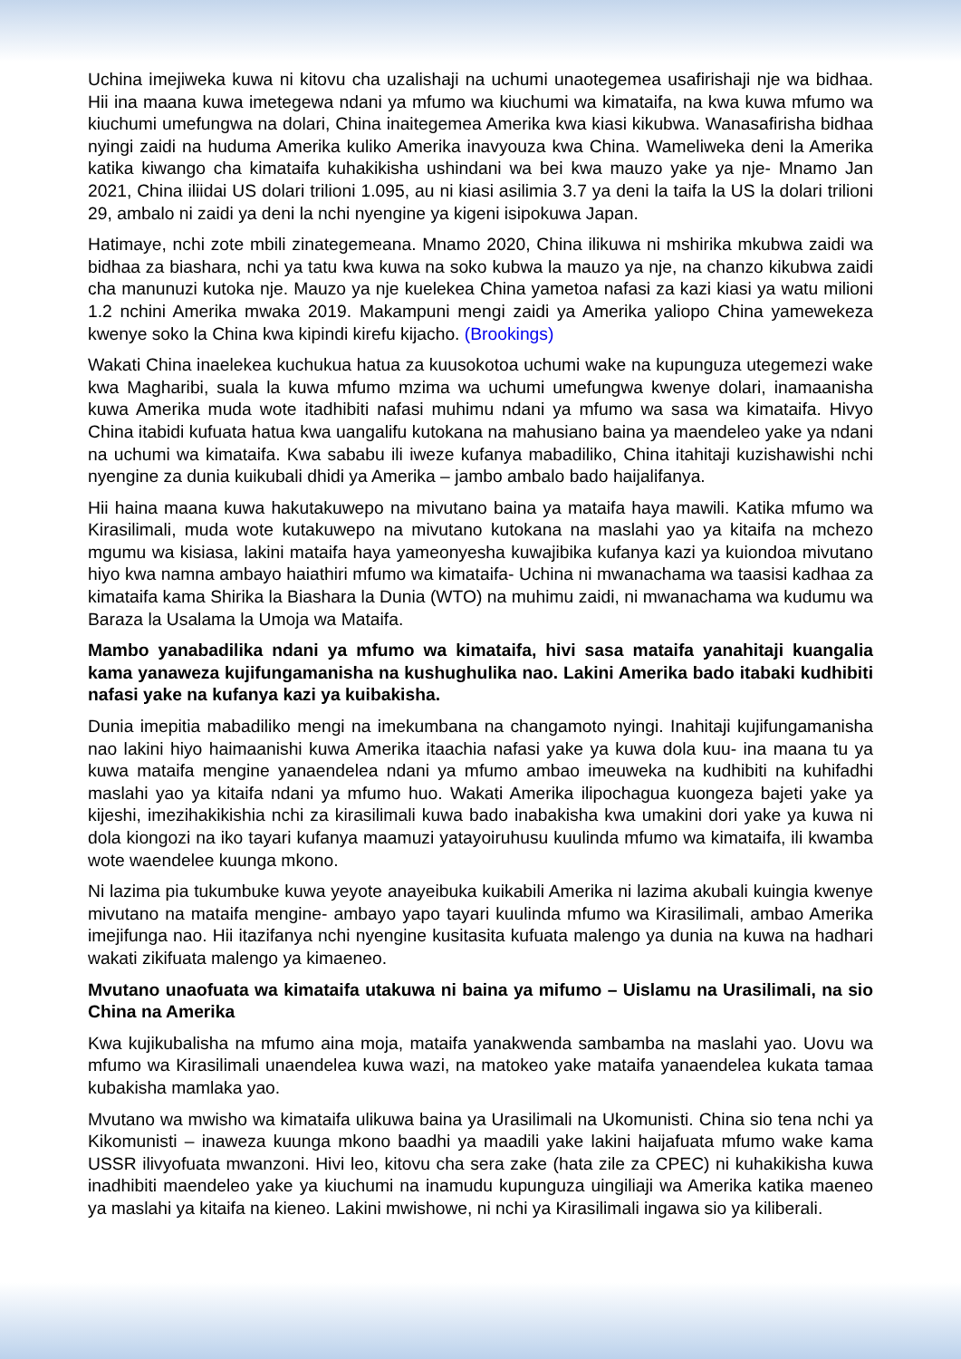Uchina imejiweka kuwa ni kitovu cha uzalishaji na uchumi unaotegemea usafirishaji nje wa bidhaa. Hii ina maana kuwa imetegewa ndani ya mfumo wa kiuchumi wa kimataifa, na kwa kuwa mfumo wa kiuchumi umefungwa na dolari, China inaitegemea Amerika kwa kiasi kikubwa. Wanasafirisha bidhaa nyingi zaidi na huduma Amerika kuliko Amerika inavyouza kwa China. Wameliweka deni la Amerika katika kiwango cha kimataifa kuhakikisha ushindani wa bei kwa mauzo yake ya nje- Mnamo Jan 2021, China iliidai US dolari trilioni 1.095, au ni kiasi asilimia 3.7 ya deni la taifa la US la dolari trilioni 29, ambalo ni zaidi ya deni la nchi nyengine ya kigeni isipokuwa Japan.
Hatimaye, nchi zote mbili zinategemeana. Mnamo 2020, China ilikuwa ni mshirika mkubwa zaidi wa bidhaa za biashara, nchi ya tatu kwa kuwa na soko kubwa la mauzo ya nje, na chanzo kikubwa zaidi cha manunuzi kutoka nje. Mauzo ya nje kuelekea China yametoa nafasi za kazi kiasi ya watu milioni 1.2 nchini Amerika mwaka 2019. Makampuni mengi zaidi ya Amerika yaliopo China yamewekeza kwenye soko la China kwa kipindi kirefu kijacho. (Brookings)
Wakati China inaelekea kuchukua hatua za kuusokotoa uchumi wake na kupunguza utegemezi wake kwa Magharibi, suala la kuwa mfumo mzima wa uchumi umefungwa kwenye dolari, inamaanisha kuwa Amerika muda wote itadhibiti nafasi muhimu ndani ya mfumo wa sasa wa kimataifa. Hivyo China itabidi kufuata hatua kwa uangalifu kutokana na mahusiano baina ya maendeleo yake ya ndani na uchumi wa kimataifa. Kwa sababu ili iweze kufanya mabadiliko, China itahitaji kuzishawishi nchi nyengine za dunia kuikubali dhidi ya Amerika – jambo ambalo bado haijalifanya.
Hii haina maana kuwa hakutakuwepo na mivutano baina ya mataifa haya mawili. Katika mfumo wa Kirasilimali, muda wote kutakuwepo na mivutano kutokana na maslahi yao ya kitaifa na mchezo mgumu wa kisiasa, lakini mataifa haya yameonyesha kuwajibika kufanya kazi ya kuiondoa mivutano hiyo kwa namna ambayo haiathiri mfumo wa kimataifa- Uchina ni mwanachama wa taasisi kadhaa za kimataifa kama Shirika la Biashara la Dunia (WTO) na muhimu zaidi, ni mwanachama wa kudumu wa Baraza la Usalama la Umoja wa Mataifa.
Mambo yanabadilika ndani ya mfumo wa kimataifa, hivi sasa mataifa yanahitaji kuangalia kama yanaweza kujifungamanisha na kushughulika nao. Lakini Amerika bado itabaki kudhibiti nafasi yake na kufanya kazi ya kuibakisha.
Dunia imepitia mabadiliko mengi na imekumbana na changamoto nyingi. Inahitaji kujifungamanisha nao lakini hiyo haimaanishi kuwa Amerika itaachia nafasi yake ya kuwa dola kuu- ina maana tu ya kuwa mataifa mengine yanaendelea ndani ya mfumo ambao imeuweka na kudhibiti na kuhifadhi maslahi yao ya kitaifa ndani ya mfumo huo. Wakati Amerika ilipochagua kuongeza bajeti yake ya kijeshi, imezihakikishia nchi za kirasilimali kuwa bado inabakisha kwa umakini dori yake ya kuwa ni dola kiongozi na iko tayari kufanya maamuzi yatayoiruhusu kuulinda mfumo wa kimataifa, ili kwamba wote waendelee kuunga mkono.
Ni lazima pia tukumbuke kuwa yeyote anayeibuka kuikabili Amerika ni lazima akubali kuingia kwenye mivutano na mataifa mengine- ambayo yapo tayari kuulinda mfumo wa Kirasilimali, ambao Amerika imejifunga nao. Hii itazifanya nchi nyengine kusitasita kufuata malengo ya dunia na kuwa na hadhari wakati zikifuata malengo ya kimaeneo.
Mvutano unaofuata wa kimataifa utakuwa ni baina ya mifumo – Uislamu na Urasilimali, na sio China na Amerika
Kwa kujikubalisha na mfumo aina moja, mataifa yanakwenda sambamba na maslahi yao. Uovu wa mfumo wa Kirasilimali unaendelea kuwa wazi, na matokeo yake mataifa yanaendelea kukata tamaa kubakisha mamlaka yao.
Mvutano wa mwisho wa kimataifa ulikuwa baina ya Urasilimali na Ukomunisti. China sio tena nchi ya Kikomunisti – inaweza kuunga mkono baadhi ya maadili yake lakini haijafuata mfumo wake kama USSR ilivyofuata mwanzoni. Hivi leo, kitovu cha sera zake (hata zile za CPEC) ni kuhakikisha kuwa inadhibiti maendeleo yake ya kiuchumi na inamudu kupunguza uingiliaji wa Amerika katika maeneo ya maslahi ya kitaifa na kieneo. Lakini mwishowe, ni nchi ya Kirasilimali ingawa sio ya kiliberali.